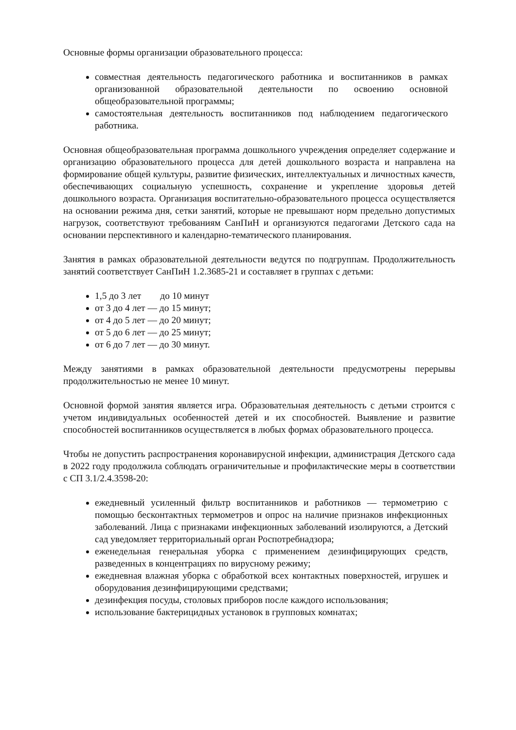Основные формы организации образовательного процесса:
совместная деятельность педагогического работника и воспитанников в рамках организованной образовательной деятельности по освоению основной общеобразовательной программы;
самостоятельная деятельность воспитанников под наблюдением педагогического работника.
Основная общеобразовательная программа дошкольного учреждения определяет содержание и организацию образовательного процесса для детей дошкольного возраста и направлена на формирование общей культуры, развитие физических, интеллектуальных и личностных качеств, обеспечивающих социальную успешность, сохранение и укрепление здоровья детей дошкольного возраста. Организация воспитательно-образовательного процесса осуществляется на основании режима дня, сетки занятий, которые не превышают норм предельно допустимых нагрузок, соответствуют требованиям СанПиН и организуются педагогами Детского сада на основании перспективного и календарно-тематического планирования.
Занятия в рамках образовательной деятельности ведутся по подгруппам. Продолжительность занятий соответствует СанПиН 1.2.3685-21 и составляет в группах с детьми:
1,5 до 3 лет до 10 минут
от 3 до 4 лет — до 15 минут;
от 4 до 5 лет — до 20 минут;
от 5 до 6 лет — до 25 минут;
от 6 до 7 лет — до 30 минут.
Между занятиями в рамках образовательной деятельности предусмотрены перерывы продолжительностью не менее 10 минут.
Основной формой занятия является игра. Образовательная деятельность с детьми строится с учетом индивидуальных особенностей детей и их способностей. Выявление и развитие способностей воспитанников осуществляется в любых формах образовательного процесса.
Чтобы не допустить распространения коронавирусной инфекции, администрация Детского сада в 2022 году продолжила соблюдать ограничительные и профилактические меры в соответствии с СП 3.1/2.4.3598-20:
ежедневный усиленный фильтр воспитанников и работников — термометрию с помощью бесконтактных термометров и опрос на наличие признаков инфекционных заболеваний. Лица с признаками инфекционных заболеваний изолируются, а Детский сад уведомляет территориальный орган Роспотребнадзора;
еженедельная генеральная уборка с применением дезинфицирующих средств, разведенных в концентрациях по вирусному режиму;
ежедневная влажная уборка с обработкой всех контактных поверхностей, игрушек и оборудования дезинфицирующими средствами;
дезинфекция посуды, столовых приборов после каждого использования;
использование бактерицидных установок в групповых комнатах;